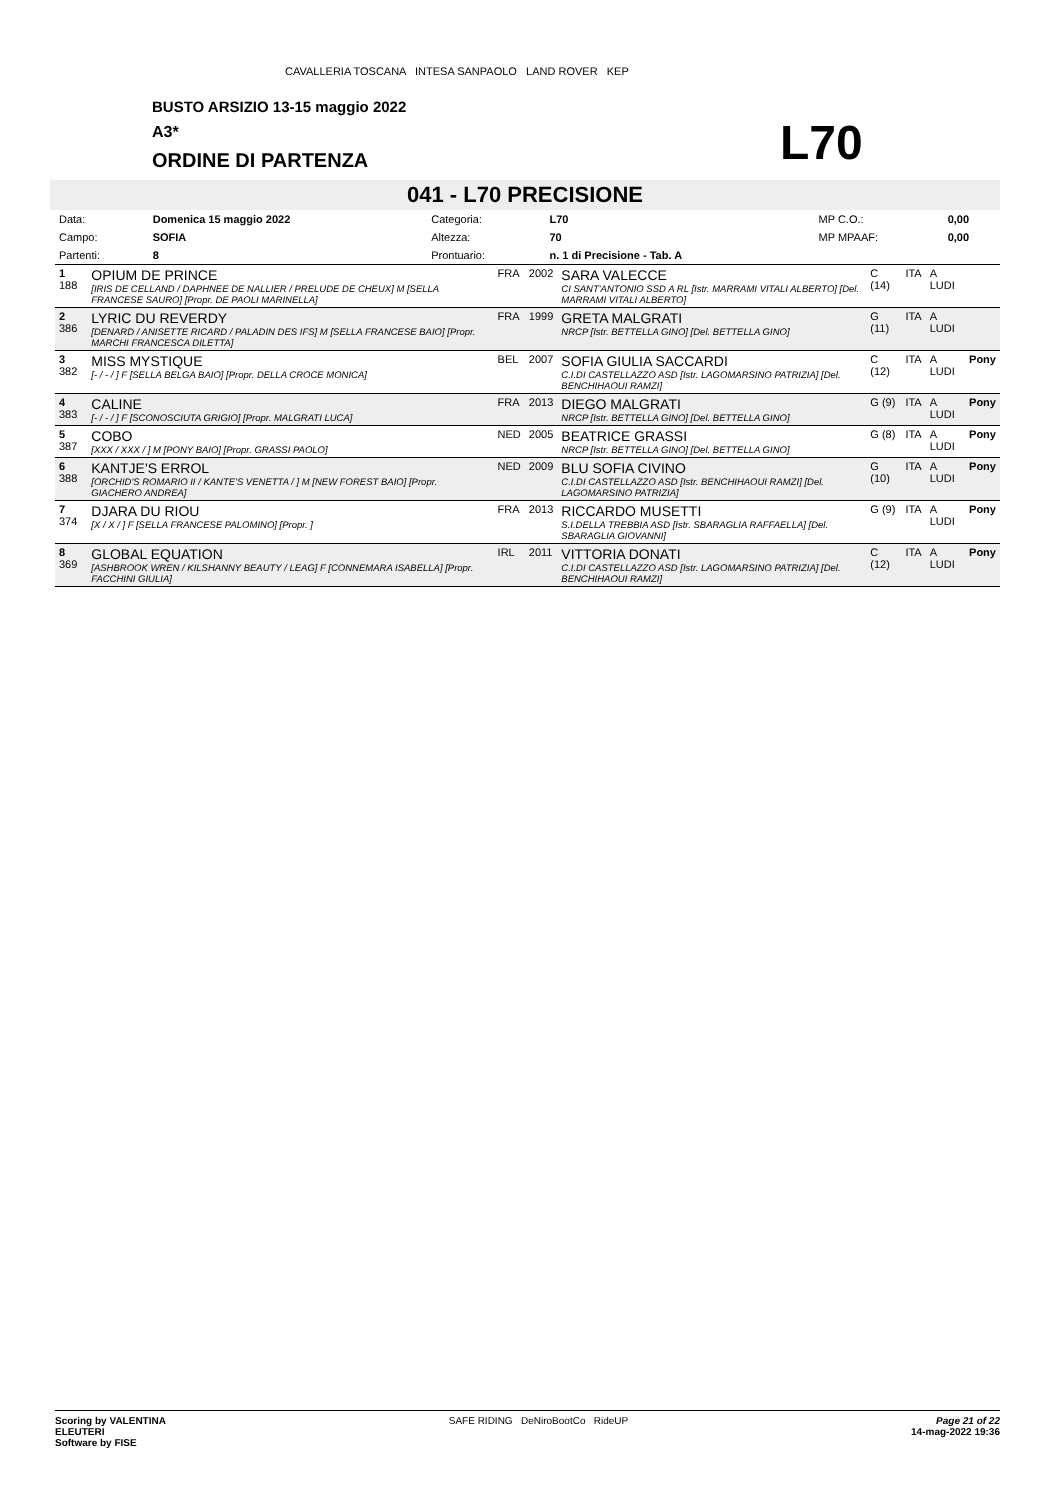CAVALLERIA TOSCANA INTESA SANPAOLO LAND ROVER KEP
BUSTO ARSIZIO 13-15 maggio 2022
A3*
ORDINE DI PARTENZA
L70
041 - L70 PRECISIONE
| Data: | Domenica 15 maggio 2022 | Categoria: | L70 | | MP C.O.: | 0,00 |
| Campo: | SOFIA | Altezza: | 70 | | MP MPAAF: | 0,00 |
| Partenti: | 8 | Prontuario: | n. 1 di Precisione - Tab. A | | | |
| 1 188 | OPIUM DE PRINCE [IRIS DE CELLAND / DAPHNEE DE NALLIER / PRELUDE DE CHEUX] M [SELLA FRANCESE SAURO] [Propr. DE PAOLI MARINELLA] | FRA | 2002 | SARA VALECCE CI SANT'ANTONIO SSD A RL [Istr. MARRAMI VITALI ALBERTO] [Del. MARRAMI VITALI ALBERTO] | C (14) | ITA | A LUDI | |
| 2 386 | LYRIC DU REVERDY [DENARD / ANISETTE RICARD / PALADIN DES IFS] M [SELLA FRANCESE BAIO] [Propr. MARCHI FRANCESCA DILETTA] | FRA | 1999 | GRETA MALGRATI NRCP [Istr. BETTELLA GINO] [Del. BETTELLA GINO] | G (11) | ITA | A LUDI | |
| 3 382 | MISS MYSTIQUE [- / - / ] F [SELLA BELGA BAIO] [Propr. DELLA CROCE MONICA] | BEL | 2007 | SOFIA GIULIA SACCARDI C.I.DI CASTELLAZZO ASD [Istr. LAGOMARSINO PATRIZIA] [Del. BENCHIHAOUI RAMZI] | C (12) | ITA | A LUDI | Pony |
| 4 383 | CALINE [- / - / ] F [SCONOSCIUTA GRIGIO] [Propr. MALGRATI LUCA] | FRA | 2013 | DIEGO MALGRATI NRCP [Istr. BETTELLA GINO] [Del. BETTELLA GINO] | G (9) | ITA | A LUDI | Pony |
| 5 387 | COBO [XXX / XXX / ] M [PONY BAIO] [Propr. GRASSI PAOLO] | NED | 2005 | BEATRICE GRASSI NRCP [Istr. BETTELLA GINO] [Del. BETTELLA GINO] | G (8) | ITA | A LUDI | Pony |
| 6 388 | KANTJE'S ERROL [ORCHID'S ROMARIO II / KANTE'S VENETTA / ] M [NEW FOREST BAIO] [Propr. GIACHERO ANDREA] | NED | 2009 | BLU SOFIA CIVINO C.I.DI CASTELLAZZO ASD [Istr. BENCHIHAOUI RAMZI] [Del. LAGOMARSINO PATRIZIA] | G (10) | ITA | A LUDI | Pony |
| 7 374 | DJARA DU RIOU [X / X / ] F [SELLA FRANCESE PALOMINO] [Propr. ] | FRA | 2013 | RICCARDO MUSETTI S.I.DELLA TREBBIA ASD [Istr. SBARAGLIA RAFFAELLA] [Del. SBARAGLIA GIOVANNI] | G (9) | ITA | A LUDI | Pony |
| 8 369 | GLOBAL EQUATION [ASHBROOK WREN / KILSHANNY BEAUTY / LEAG] F [CONNEMARA ISABELLA] [Propr. FACCHINI GIULIA] | IRL | 2011 | VITTORIA DONATI C.I.DI CASTELLAZZO ASD [Istr. LAGOMARSINO PATRIZIA] [Del. BENCHIHAOUI RAMZI] | C (12) | ITA | A LUDI | Pony |
Scoring by VALENTINA
ELEUTERI
Software by FISE
SAFE RIDING DeNiroBootCo RideUP
Page 21 of 22
14-mag-2022 19:36